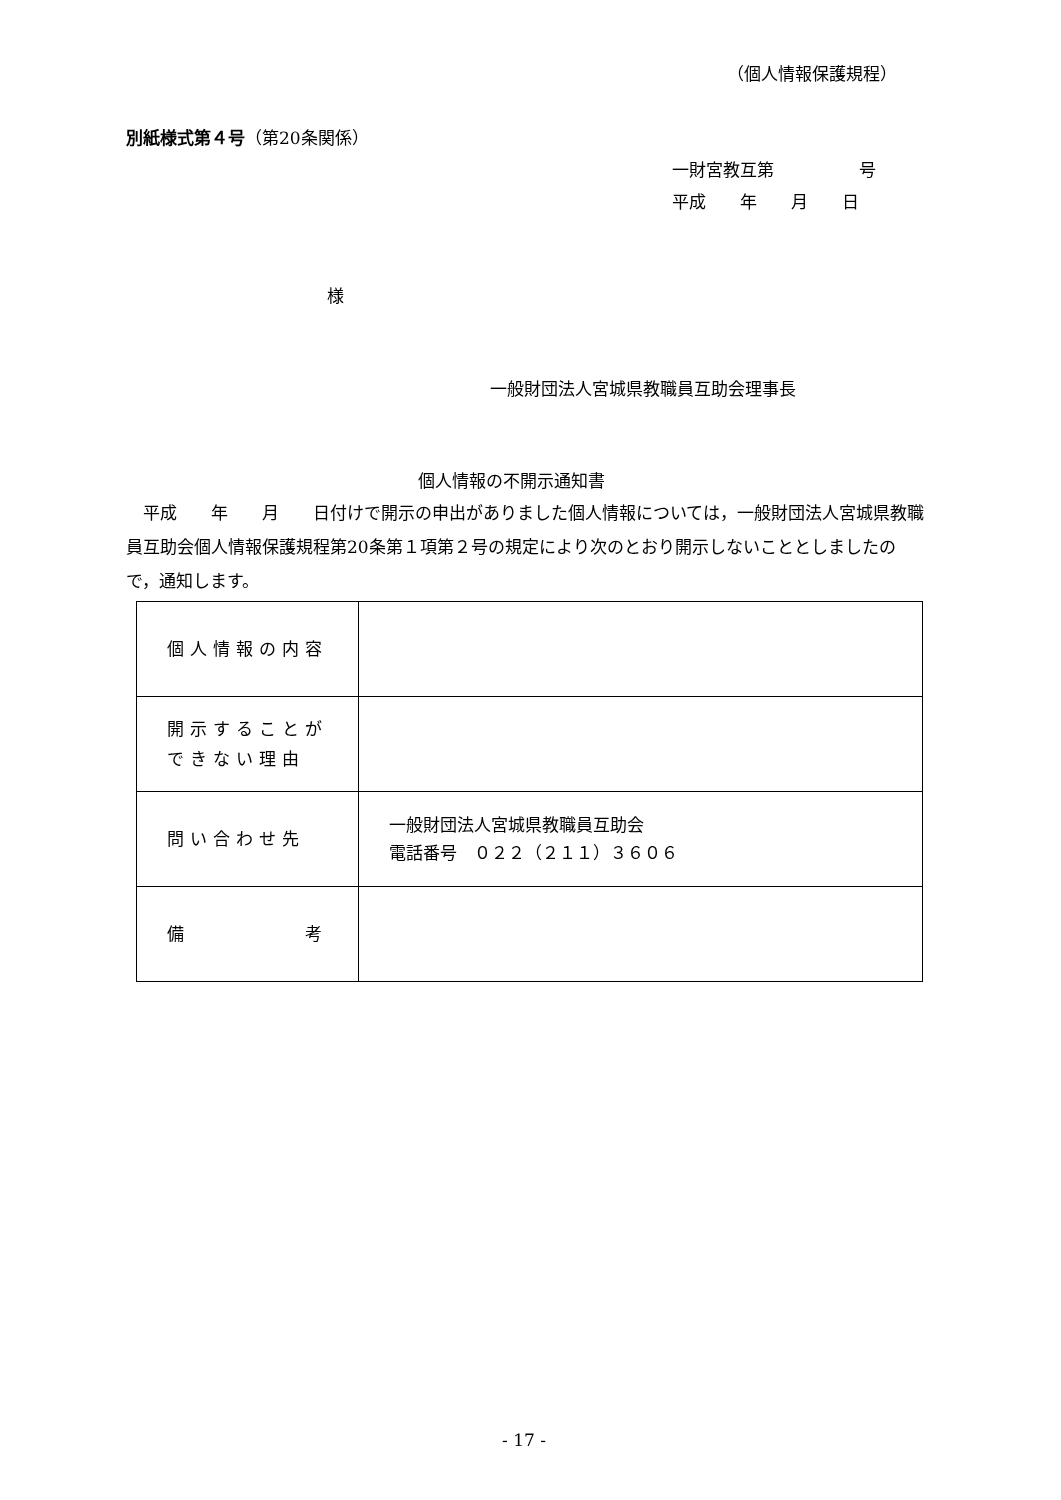（個人情報保護規程）
別紙様式第４号（第20条関係）
一財宮教互第　　　　　号
平成　　年　　月　　日
様
一般財団法人宮城県教職員互助会理事長
個人情報の不開示通知書
　平成　　年　　月　　日付けで開示の申出がありました個人情報については，一般財団法人宮城県教職員互助会個人情報保護規程第20条第１項第２号の規定により次のとおり開示しないこととしましたので，通知します。
| 個人情報の内容 | |
| 開示することが できない理由 | |
| 問い合わせ先 | 一般財団法人宮城県教職員互助会 電話番号 ０２２（２１１）３６０６ |
| 備 考 | |
- 17 -